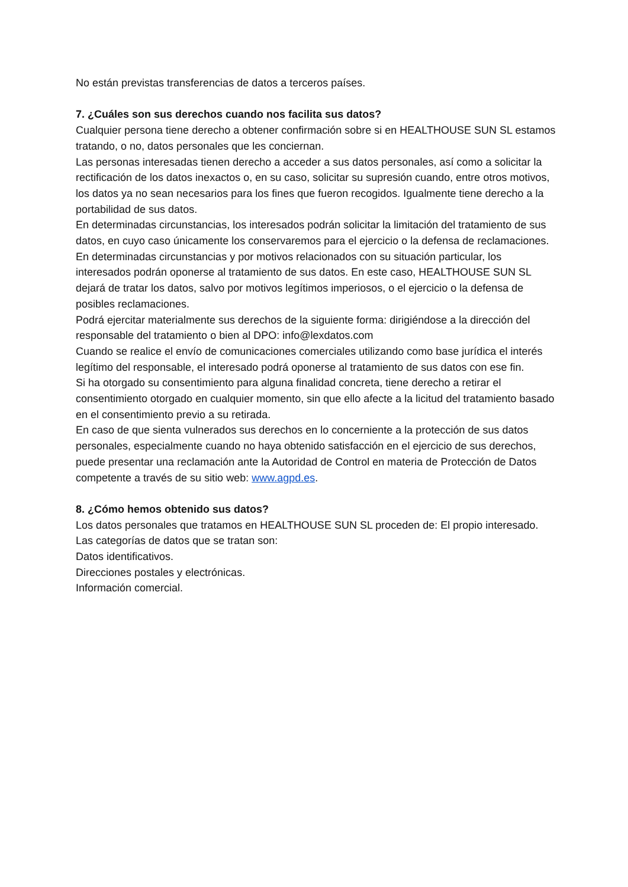No están previstas transferencias de datos a terceros países.
7. ¿Cuáles son sus derechos cuando nos facilita sus datos?
Cualquier persona tiene derecho a obtener confirmación sobre si en HEALTHOUSE SUN SL estamos tratando, o no, datos personales que les conciernan.
Las personas interesadas tienen derecho a acceder a sus datos personales, así como a solicitar la rectificación de los datos inexactos o, en su caso, solicitar su supresión cuando, entre otros motivos, los datos ya no sean necesarios para los fines que fueron recogidos. Igualmente tiene derecho a la portabilidad de sus datos.
En determinadas circunstancias, los interesados podrán solicitar la limitación del tratamiento de sus datos, en cuyo caso únicamente los conservaremos para el ejercicio o la defensa de reclamaciones.
En determinadas circunstancias y por motivos relacionados con su situación particular, los interesados podrán oponerse al tratamiento de sus datos. En este caso, HEALTHOUSE SUN SL dejará de tratar los datos, salvo por motivos legítimos imperiosos, o el ejercicio o la defensa de posibles reclamaciones.
Podrá ejercitar materialmente sus derechos de la siguiente forma: dirigiéndose a la dirección del responsable del tratamiento o bien al DPO: info@lexdatos.com
Cuando se realice el envío de comunicaciones comerciales utilizando como base jurídica el interés legítimo del responsable, el interesado podrá oponerse al tratamiento de sus datos con ese fin.
Si ha otorgado su consentimiento para alguna finalidad concreta, tiene derecho a retirar el consentimiento otorgado en cualquier momento, sin que ello afecte a la licitud del tratamiento basado en el consentimiento previo a su retirada.
En caso de que sienta vulnerados sus derechos en lo concerniente a la protección de sus datos personales, especialmente cuando no haya obtenido satisfacción en el ejercicio de sus derechos, puede presentar una reclamación ante la Autoridad de Control en materia de Protección de Datos competente a través de su sitio web: www.agpd.es.
8. ¿Cómo hemos obtenido sus datos?
Los datos personales que tratamos en HEALTHOUSE SUN SL proceden de: El propio interesado.
Las categorías de datos que se tratan son:
Datos identificativos.
Direcciones postales y electrónicas.
Información comercial.